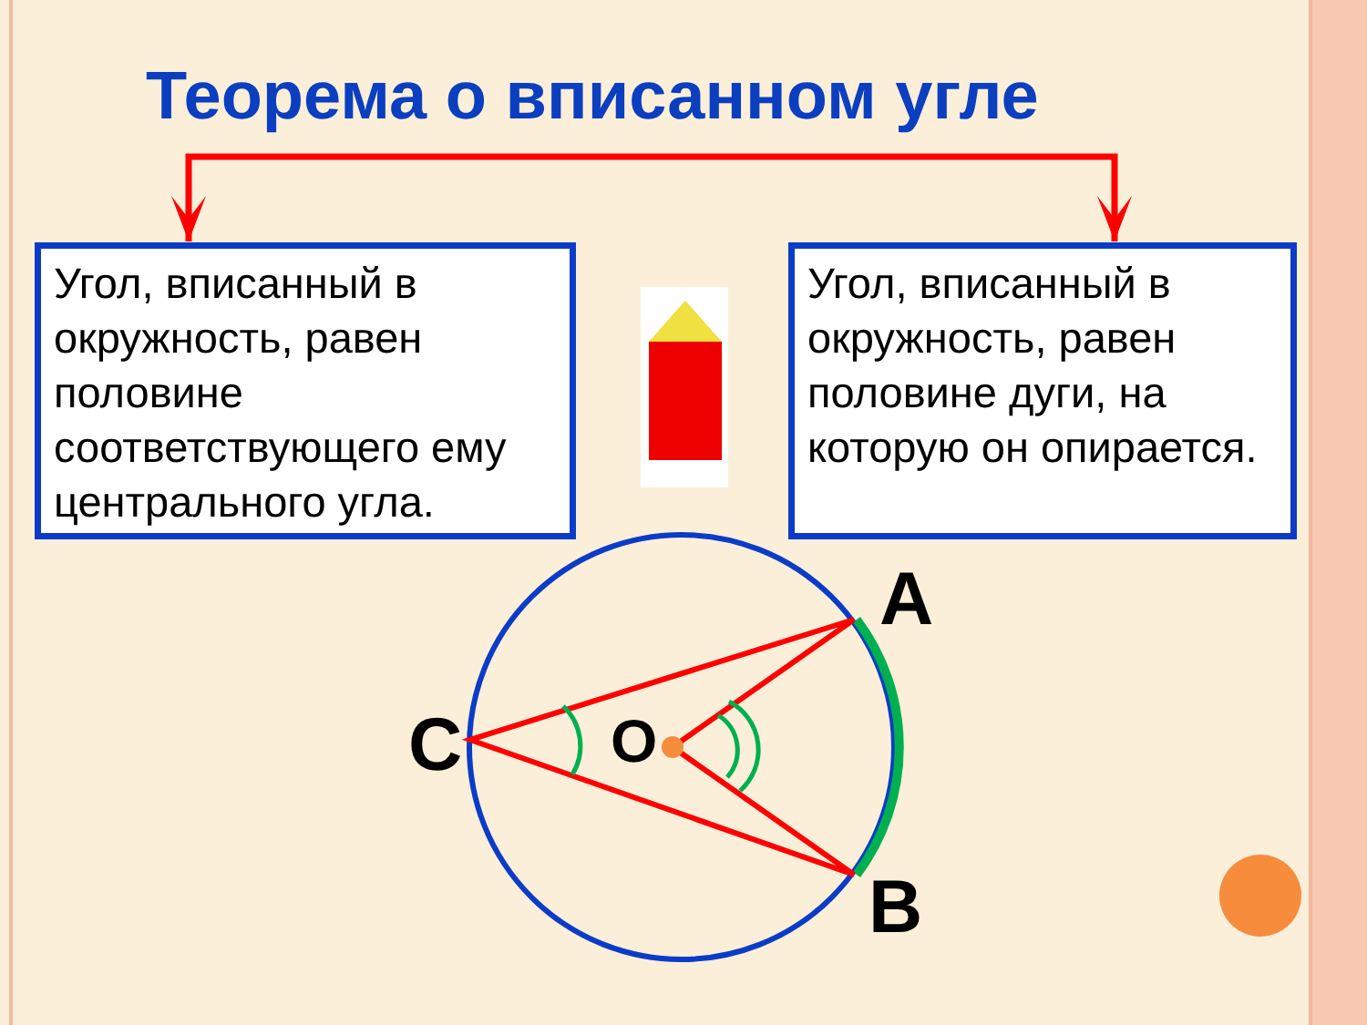Теорема о вписанном угле
Угол, вписанный в окружность, равен половине соответствующего ему центрального угла.
Угол, вписанный в окружность, равен половине дуги, на которую он опирается.
A
C O
B